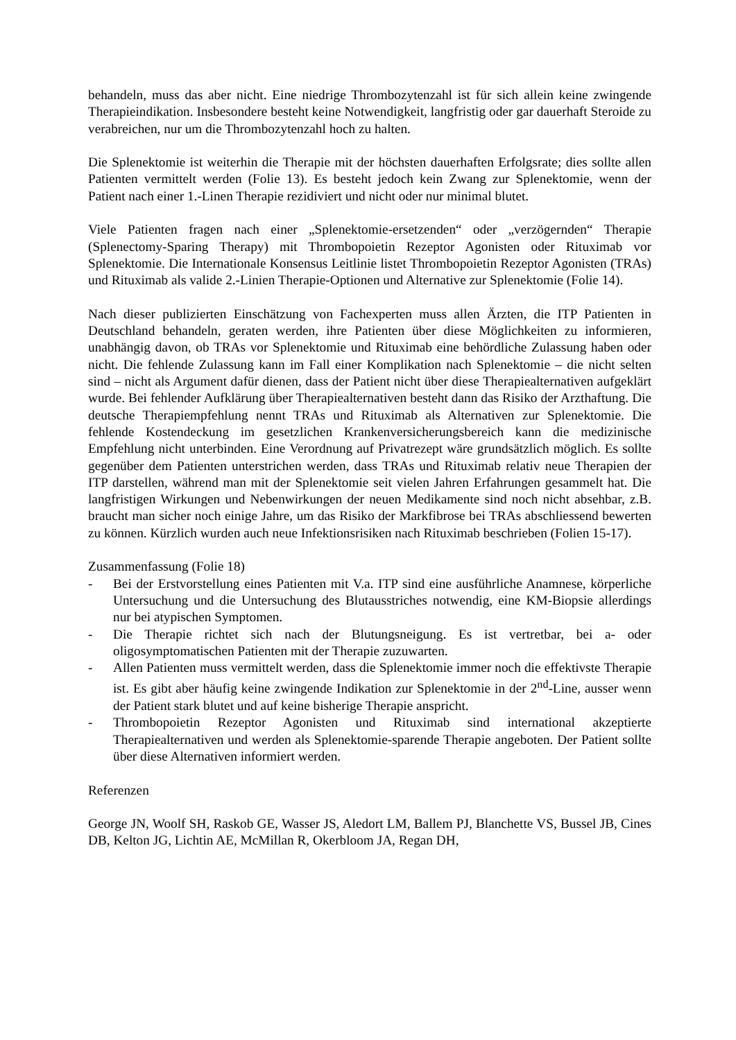behandeln, muss das aber nicht. Eine niedrige Thrombozytenzahl ist für sich allein keine zwingende Therapieindikation. Insbesondere besteht keine Notwendigkeit, langfristig oder gar dauerhaft Steroide zu verabreichen, nur um die Thrombozytenzahl hoch zu halten.
Die Splenektomie ist weiterhin die Therapie mit der höchsten dauerhaften Erfolgsrate; dies sollte allen Patienten vermittelt werden (Folie 13). Es besteht jedoch kein Zwang zur Splenektomie, wenn der Patient nach einer 1.-Linen Therapie rezidiviert und nicht oder nur minimal blutet.
Viele Patienten fragen nach einer „Splenektomie-ersetzenden“ oder „verzögernden“ Therapie (Splenectomy-Sparing Therapy) mit Thrombopoietin Rezeptor Agonisten oder Rituximab vor Splenektomie. Die Internationale Konsensus Leitlinie listet Thrombopoietin Rezeptor Agonisten (TRAs) und Rituximab als valide 2.-Linien Therapie-Optionen und Alternative zur Splenektomie (Folie 14).
Nach dieser publizierten Einschätzung von Fachexperten muss allen Ärzten, die ITP Patienten in Deutschland behandeln, geraten werden, ihre Patienten über diese Möglichkeiten zu informieren, unabhängig davon, ob TRAs vor Splenektomie und Rituximab eine behördliche Zulassung haben oder nicht. Die fehlende Zulassung kann im Fall einer Komplikation nach Splenektomie – die nicht selten sind – nicht als Argument dafür dienen, dass der Patient nicht über diese Therapiealternativen aufgeklärt wurde. Bei fehlender Aufklärung über Therapiealternativen besteht dann das Risiko der Arzthaftung. Die deutsche Therapiempfehlung nennt TRAs und Rituximab als Alternativen zur Splenektomie. Die fehlende Kostendeckung im gesetzlichen Krankenversicherungsbereich kann die medizinische Empfehlung nicht unterbinden. Eine Verordnung auf Privatrezept wäre grundsätzlich möglich. Es sollte gegenüber dem Patienten unterstrichen werden, dass TRAs und Rituximab relativ neue Therapien der ITP darstellen, während man mit der Splenektomie seit vielen Jahren Erfahrungen gesammelt hat. Die langfristigen Wirkungen und Nebenwirkungen der neuen Medikamente sind noch nicht absehbar, z.B. braucht man sicher noch einige Jahre, um das Risiko der Markfibrose bei TRAs abschliessend bewerten zu können. Kürzlich wurden auch neue Infektionsrisiken nach Rituximab beschrieben (Folien 15-17).
Zusammenfassung (Folie 18)
- Bei der Erstvorstellung eines Patienten mit V.a. ITP sind eine ausführliche Anamnese, körperliche Untersuchung und die Untersuchung des Blutausstriches notwendig, eine KM-Biopsie allerdings nur bei atypischen Symptomen.
- Die Therapie richtet sich nach der Blutungsneigung. Es ist vertretbar, bei a- oder oligosymptomatischen Patienten mit der Therapie zuzuwarten.
- Allen Patienten muss vermittelt werden, dass die Splenektomie immer noch die effektivste Therapie ist. Es gibt aber häufig keine zwingende Indikation zur Splenektomie in der 2<sup>nd</sup>-Line, ausser wenn der Patient stark blutet und auf keine bisherige Therapie anspricht.
- Thrombopoietin Rezeptor Agonisten und Rituximab sind international akzeptierte Therapiealternativen und werden als Splenektomie-sparende Therapie angeboten. Der Patient sollte über diese Alternativen informiert werden.
Referenzen
George JN, Woolf SH, Raskob GE, Wasser JS, Aledort LM, Ballem PJ, Blanchette VS, Bussel JB, Cines DB, Kelton JG, Lichtin AE, McMillan R, Okerbloom JA, Regan DH,